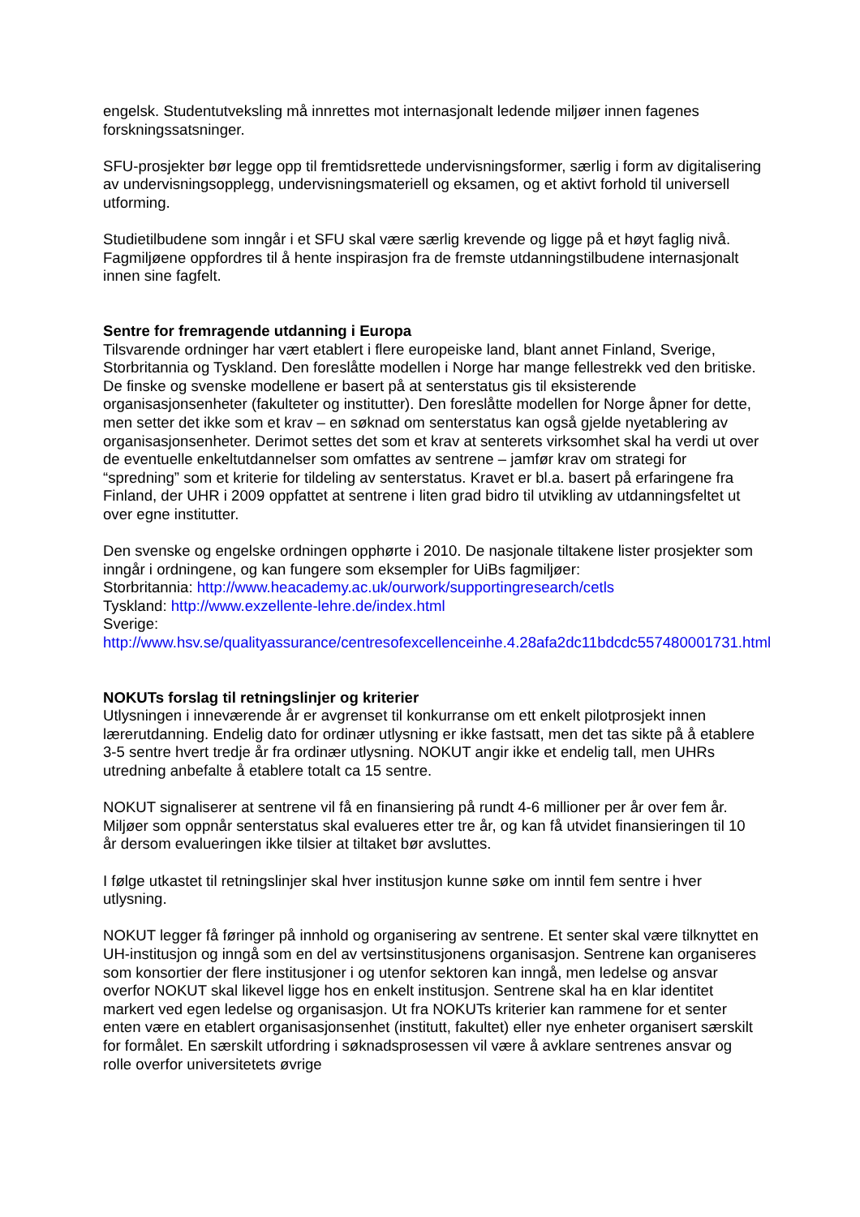engelsk. Studentutveksling må innrettes mot internasjonalt ledende miljøer innen fagenes forskningssatsninger.
SFU-prosjekter bør legge opp til fremtidsrettede undervisningsformer, særlig i form av digitalisering av undervisningsopplegg, undervisningsmateriell og eksamen, og et aktivt forhold til universell utforming.
Studietilbudene som inngår i et SFU skal være særlig krevende og ligge på et høyt faglig nivå. Fagmiljøene oppfordres til å hente inspirasjon fra de fremste utdanningstilbudene internasjonalt innen sine fagfelt.
Sentre for fremragende utdanning i Europa
Tilsvarende ordninger har vært etablert i flere europeiske land, blant annet Finland, Sverige, Storbritannia og Tyskland. Den foreslåtte modellen i Norge har mange fellestrekk ved den britiske. De finske og svenske modellene er basert på at senterstatus gis til eksisterende organisasjonsenheter (fakulteter og institutter). Den foreslåtte modellen for Norge åpner for dette, men setter det ikke som et krav – en søknad om senterstatus kan også gjelde nyetablering av organisasjonsenheter. Derimot settes det som et krav at senterets virksomhet skal ha verdi ut over de eventuelle enkeltutdannelser som omfattes av sentrene – jamfør krav om strategi for “spredning” som et kriterie for tildeling av senterstatus. Kravet er bl.a. basert på erfaringene fra Finland, der UHR i 2009 oppfattet at sentrene i liten grad bidro til utvikling av utdanningsfeltet ut over egne institutter.
Den svenske og engelske ordningen opphørte i 2010. De nasjonale tiltakene lister prosjekter som inngår i ordningene, og kan fungere som eksempler for UiBs fagmiljøer:
Storbritannia: http://www.heacademy.ac.uk/ourwork/supportingresearch/cetls
Tyskland: http://www.exzellente-lehre.de/index.html
Sverige:
http://www.hsv.se/qualityassurance/centresofexcellenceinhe.4.28afa2dc11bdcdc557480001731.html
NOKUTs forslag til retningslinjer og kriterier
Utlysningen i inneværende år er avgrenset til konkurranse om ett enkelt pilotprosjekt innen lærerutdanning. Endelig dato for ordinær utlysning er ikke fastsatt, men det tas sikte på å etablere 3-5 sentre hvert tredje år fra ordinær utlysning. NOKUT angir ikke et endelig tall, men UHRs utredning anbefalte å etablere totalt ca 15 sentre.
NOKUT signaliserer at sentrene vil få en finansiering på rundt 4-6 millioner per år over fem år. Miljøer som oppnår senterstatus skal evalueres etter tre år, og kan få utvidet finansieringen til 10 år dersom evalueringen ikke tilsier at tiltaket bør avsluttes.
I følge utkastet til retningslinjer skal hver institusjon kunne søke om inntil fem sentre i hver utlysning.
NOKUT legger få føringer på innhold og organisering av sentrene. Et senter skal være tilknyttet en UH-institusjon og inngå som en del av vertsinstitusjonens organisasjon. Sentrene kan organiseres som konsortier der flere institusjoner i og utenfor sektoren kan inngå, men ledelse og ansvar overfor NOKUT skal likevel ligge hos en enkelt institusjon. Sentrene skal ha en klar identitet markert ved egen ledelse og organisasjon. Ut fra NOKUTs kriterier kan rammene for et senter enten være en etablert organisasjonsenhet (institutt, fakultet) eller nye enheter organisert særskilt for formålet. En særskilt utfordring i søknadsprosessen vil være å avklare sentrenes ansvar og rolle overfor universitetets øvrige